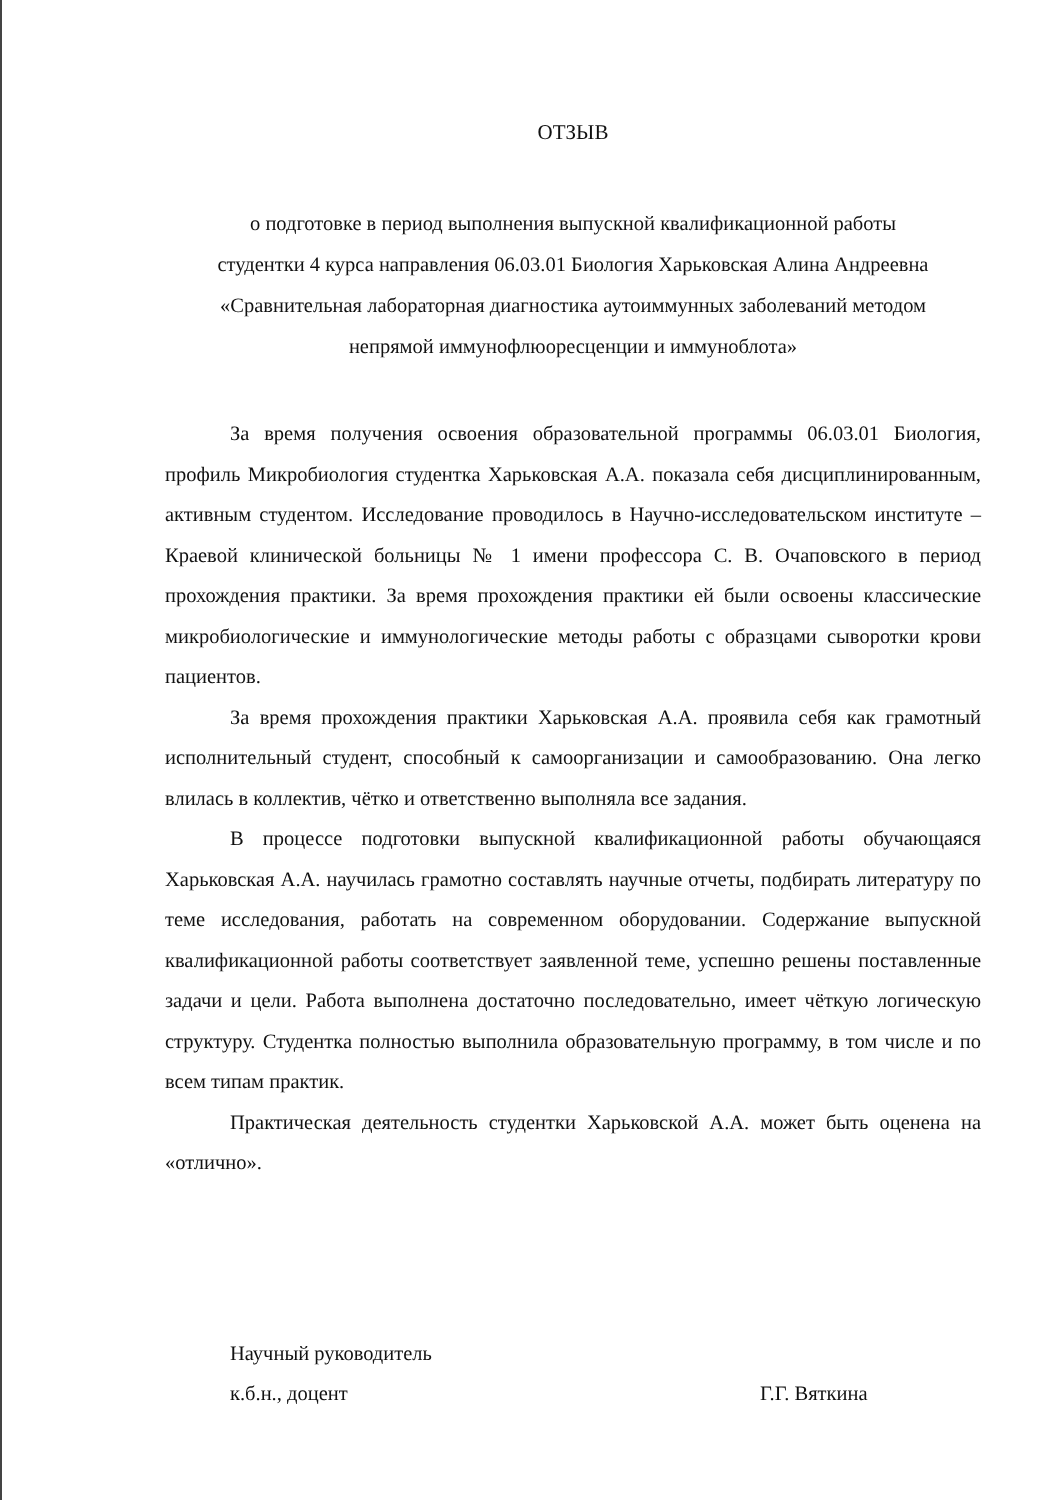ОТЗЫВ
о подготовке в период выполнения выпускной квалификационной работы
студентки 4 курса направления 06.03.01 Биология Харьковская Алина Андреевна
«Сравнительная лабораторная диагностика аутоиммунных заболеваний методом
непрямой иммунофлюоресценции и иммуноблота»
За время получения освоения образовательной программы 06.03.01 Биология, профиль Микробиология студентка Харьковская А.А. показала себя дисциплинированным, активным студентом. Исследование проводилось в Научно-исследовательском институте – Краевой клинической больницы № 1 имени профессора С. В. Очаповского в период прохождения практики. За время прохождения практики ей были освоены классические микробиологические и иммунологические методы работы с образцами сыворотки крови пациентов.
За время прохождения практики Харьковская А.А. проявила себя как грамотный исполнительный студент, способный к самоорганизации и самообразованию. Она легко влилась в коллектив, чётко и ответственно выполняла все задания.
В процессе подготовки выпускной квалификационной работы обучающаяся Харьковская А.А. научилась грамотно составлять научные отчеты, подбирать литературу по теме исследования, работать на современном оборудовании. Содержание выпускной квалификационной работы соответствует заявленной теме, успешно решены поставленные задачи и цели. Работа выполнена достаточно последовательно, имеет чёткую логическую структуру. Студентка полностью выполнила образовательную программу, в том числе и по всем типам практик.
Практическая деятельность студентки Харьковской А.А. может быть оценена на «отлично».
Научный руководитель
к.б.н., доцент
Г.Г. Вяткина